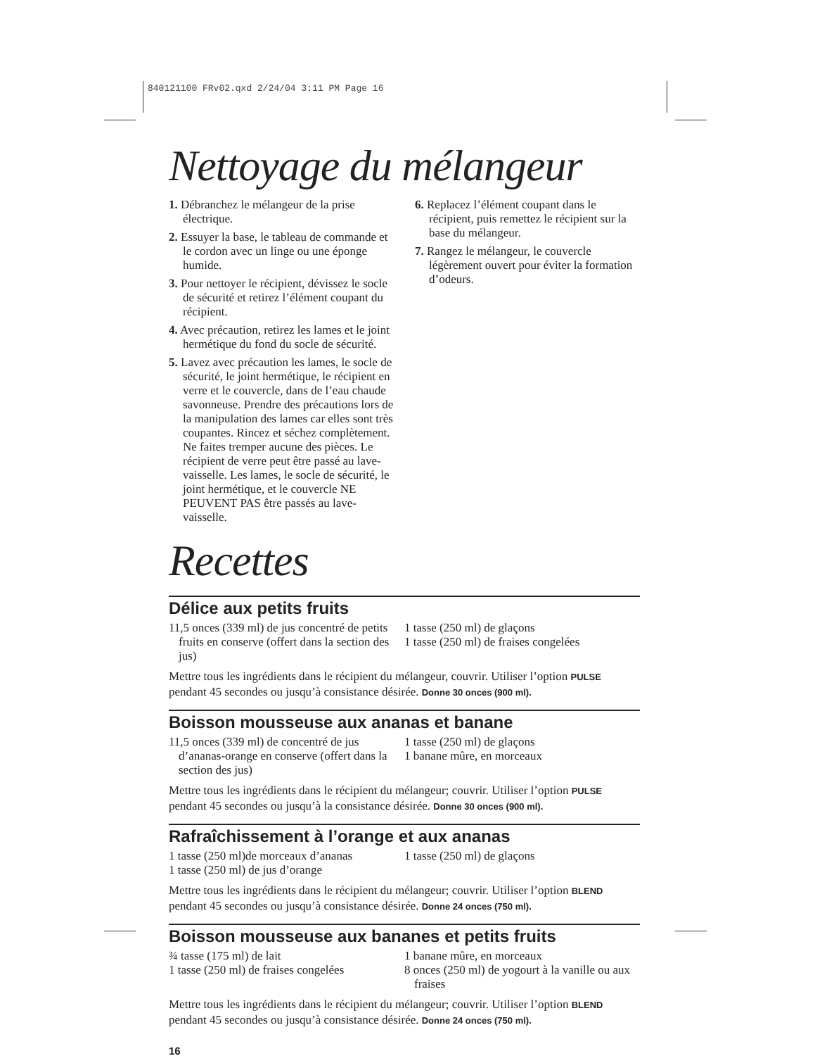840121100 FRv02.qxd 2/24/04 3:11 PM Page 16
Nettoyage du mélangeur
1. Débranchez le mélangeur de la prise électrique.
2. Essuyer la base, le tableau de commande et le cordon avec un linge ou une éponge humide.
3. Pour nettoyer le récipient, dévissez le socle de sécurité et retirez l’élément coupant du récipient.
4. Avec précaution, retirez les lames et le joint hermétique du fond du socle de sécurité.
5. Lavez avec précaution les lames, le socle de sécurité, le joint hermétique, le récipient en verre et le couvercle, dans de l’eau chaude savonneuse. Prendre des précautions lors de la manipulation des lames car elles sont très coupantes. Rincez et séchez complètement. Ne faites tremper aucune des pièces. Le récipient de verre peut être passé au lave-vaisselle. Les lames, le socle de sécurité, le joint hermétique, et le couvercle NE PEUVENT PAS être passés au lave-vaisselle.
6. Replacez l’élément coupant dans le récipient, puis remettez le récipient sur la base du mélangeur.
7. Rangez le mélangeur, le couvercle légèrement ouvert pour éviter la formation d’odeurs.
Recettes
Délice aux petits fruits
11,5 onces (339 ml) de jus concentré de petits fruits en conserve (offert dans la section des jus)
1 tasse (250 ml) de glaçons
1 tasse (250 ml) de fraises congelées
Mettre tous les ingrédients dans le récipient du mélangeur, couvrir. Utiliser l’option PULSE pendant 45 secondes ou jusqu’à consistance désirée. Donne 30 onces (900 ml).
Boisson mousseuse aux ananas et banane
11,5 onces (339 ml) de concentré de jus d’ananas-orange en conserve (offert dans la section des jus)
1 tasse (250 ml) de glaçons
1 banane mûre, en morceaux
Mettre tous les ingrédients dans le récipient du mélangeur; couvrir. Utiliser l’option PULSE pendant 45 secondes ou jusqu’à la consistance désirée. Donne 30 onces (900 ml).
Rafraîchissement à l’orange et aux ananas
1 tasse (250 ml)de morceaux d’ananas
1 tasse (250 ml) de jus d’orange
1 tasse (250 ml) de glaçons
Mettre tous les ingrédients dans le récipient du mélangeur; couvrir. Utiliser l’option BLEND pendant 45 secondes ou jusqu’à consistance désirée. Donne 24 onces (750 ml).
Boisson mousseuse aux bananes et petits fruits
¾ tasse (175 ml) de lait
1 tasse (250 ml) de fraises congelées
1 banane mûre, en morceaux
8 onces (250 ml) de yogourt à la vanille ou aux fraises
Mettre tous les ingrédients dans le récipient du mélangeur; couvrir. Utiliser l’option BLEND pendant 45 secondes ou jusqu’à consistance désirée. Donne 24 onces (750 ml).
16